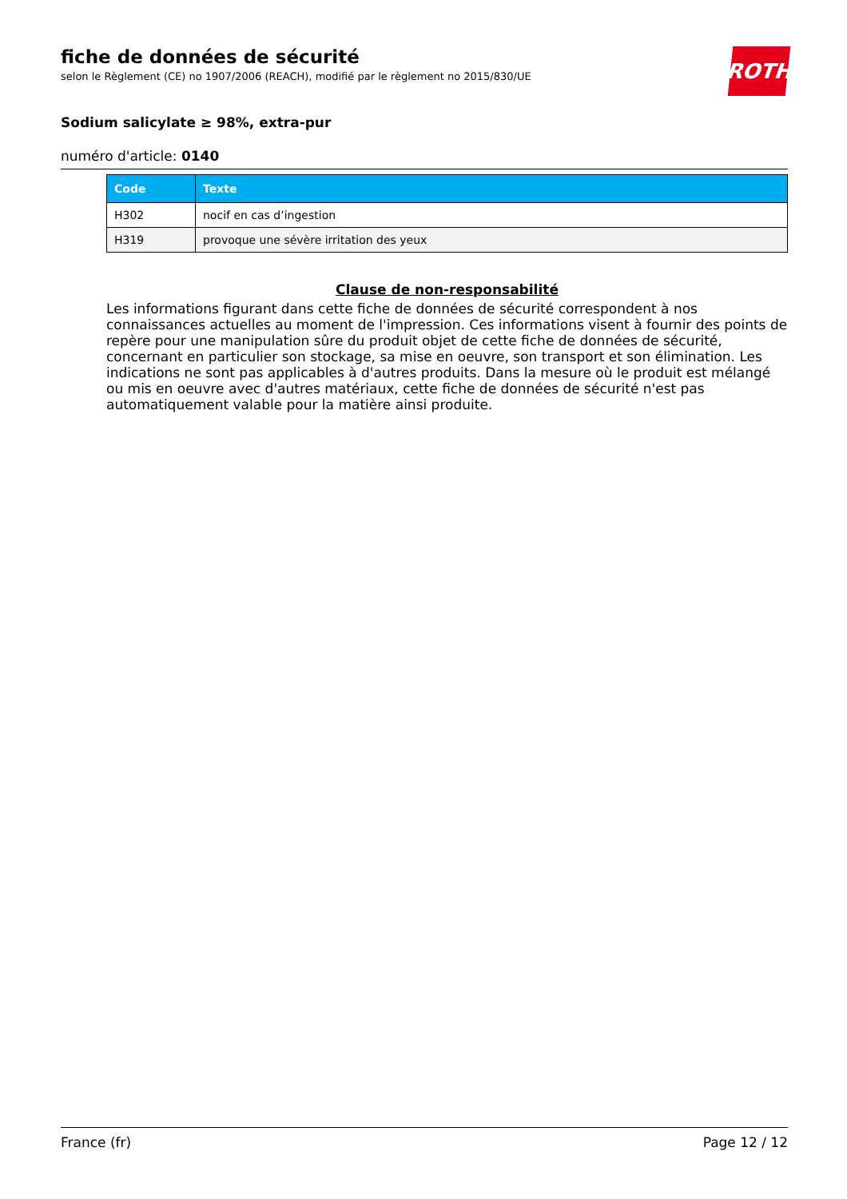ROTH
fiche de données de sécurité
selon le Règlement (CE) no 1907/2006 (REACH), modifié par le règlement no 2015/830/UE
Sodium salicylate ≥ 98%, extra-pur
numéro d'article: 0140
| Code | Texte |
| --- | --- |
| H302 | nocif en cas d’ingestion |
| H319 | provoque une sévère irritation des yeux |
Clause de non-responsabilité
Les informations figurant dans cette fiche de données de sécurité correspondent à nos connaissances actuelles au moment de l'impression. Ces informations visent à fournir des points de repère pour une manipulation sûre du produit objet de cette fiche de données de sécurité, concernant en particulier son stockage, sa mise en oeuvre, son transport et son élimination. Les indications ne sont pas applicables à d'autres produits. Dans la mesure où le produit est mélangé ou mis en oeuvre avec d'autres matériaux, cette fiche de données de sécurité n'est pas automatiquement valable pour la matière ainsi produite.
France (fr) Page 12 / 12